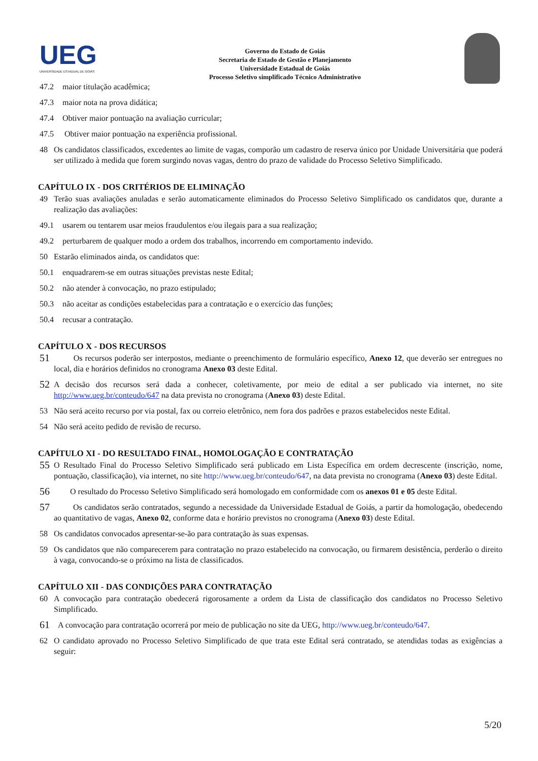UEG
UNIVERSIDADE ESTADUAL DE GOIÁS
Governo do Estado de Goiás
Secretaria de Estado de Gestão e Planejamento
Universidade Estadual de Goiás
Processo Seletivo simplificado Técnico Administrativo
47.2 maior titulação acadêmica;
47.3 maior nota na prova didática;
47.4 Obtiver maior pontuação na avaliação curricular;
47.5 Obtiver maior pontuação na experiência profissional.
48 Os candidatos classificados, excedentes ao limite de vagas, comporão um cadastro de reserva único por Unidade Universitária que poderá ser utilizado à medida que forem surgindo novas vagas, dentro do prazo de validade do Processo Seletivo Simplificado.
CAPÍTULO IX - DOS CRITÉRIOS DE ELIMINAÇÃO
49 Terão suas avaliações anuladas e serão automaticamente eliminados do Processo Seletivo Simplificado os candidatos que, durante a realização das avaliações:
49.1 usarem ou tentarem usar meios fraudulentos e/ou ilegais para a sua realização;
49.2 perturbarem de qualquer modo a ordem dos trabalhos, incorrendo em comportamento indevido.
50 Estarão eliminados ainda, os candidatos que:
50.1 enquadrarem-se em outras situações previstas neste Edital;
50.2 não atender à convocação, no prazo estipulado;
50.3 não aceitar as condições estabelecidas para a contratação e o exercício das funções;
50.4 recusar a contratação.
CAPÍTULO X - DOS RECURSOS
51 Os recursos poderão ser interpostos, mediante o preenchimento de formulário específico, Anexo 12, que deverão ser entregues no local, dia e horários definidos no cronograma Anexo 03 deste Edital.
52 A decisão dos recursos será dada a conhecer, coletivamente, por meio de edital a ser publicado via internet, no site http://www.ueg.br/conteudo/647 na data prevista no cronograma (Anexo 03) deste Edital.
53 Não será aceito recurso por via postal, fax ou correio eletrônico, nem fora dos padrões e prazos estabelecidos neste Edital.
54 Não será aceito pedido de revisão de recurso.
CAPÍTULO XI - DO RESULTADO FINAL, HOMOLOGAÇÃO E CONTRATAÇÃO
55 O Resultado Final do Processo Seletivo Simplificado será publicado em Lista Específica em ordem decrescente (inscrição, nome, pontuação, classificação), via internet, no site http://www.ueg.br/conteudo/647, na data prevista no cronograma (Anexo 03) deste Edital.
56 O resultado do Processo Seletivo Simplificado será homologado em conformidade com os anexos 01 e 05 deste Edital.
57 Os candidatos serão contratados, segundo a necessidade da Universidade Estadual de Goiás, a partir da homologação, obedecendo ao quantitativo de vagas, Anexo 02, conforme data e horário previstos no cronograma (Anexo 03) deste Edital.
58 Os candidatos convocados apresentar-se-ão para contratação às suas expensas.
59 Os candidatos que não comparecerem para contratação no prazo estabelecido na convocação, ou firmarem desistência, perderão o direito à vaga, convocando-se o próximo na lista de classificados.
CAPÍTULO XII - DAS CONDIÇÕES PARA CONTRATAÇÃO
60 A convocação para contratação obedecerá rigorosamente a ordem da Lista de classificação dos candidatos no Processo Seletivo Simplificado.
61 A convocação para contratação ocorrerá por meio de publicação no site da UEG, http://www.ueg.br/conteudo/647.
62 O candidato aprovado no Processo Seletivo Simplificado de que trata este Edital será contratado, se atendidas todas as exigências a seguir:
5/20